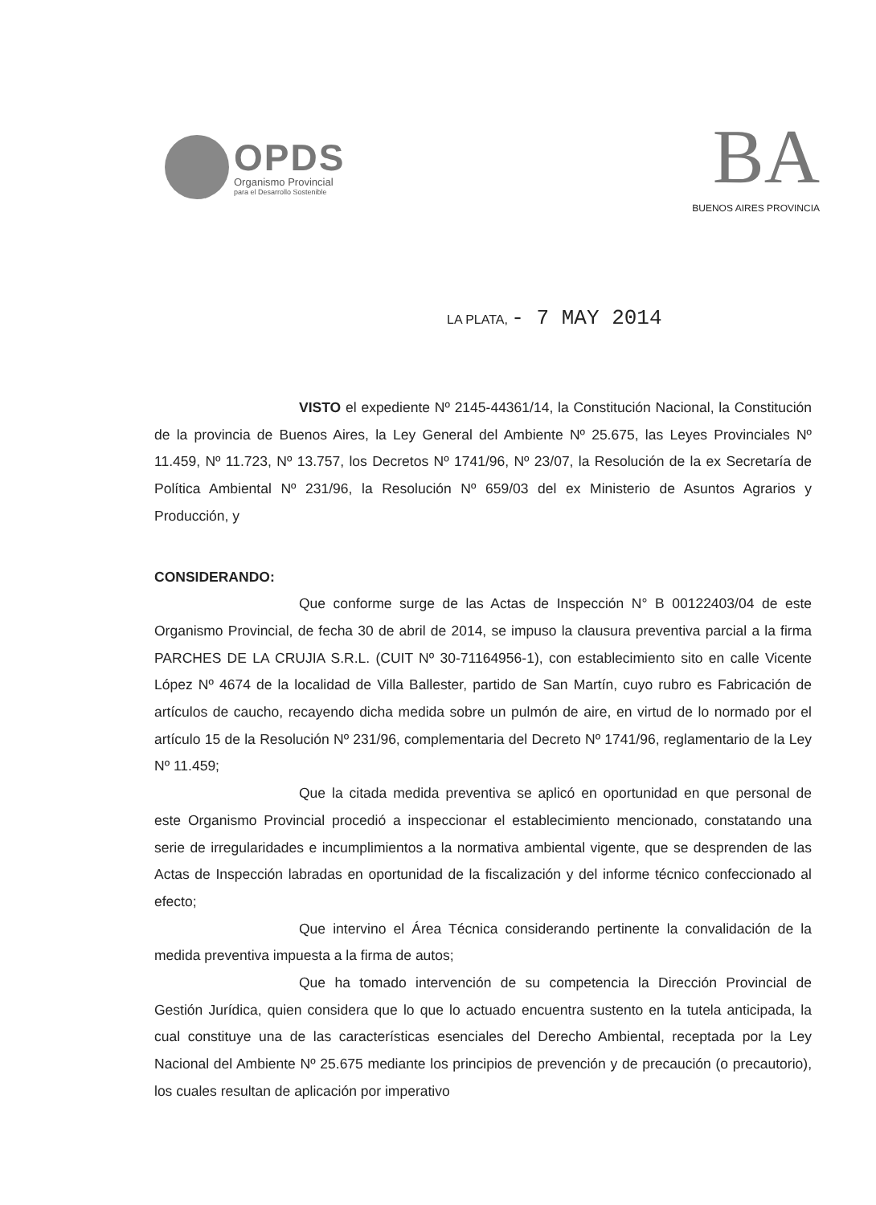OPDS
Organismo Provincial
para el Desarrollo Sostenible
BA
BUENOS AIRES PROVINCIA
LA PLATA, - 7 MAY 2014
VISTO el expediente Nº 2145-44361/14, la Constitución Nacional, la Constitución de la provincia de Buenos Aires, la Ley General del Ambiente Nº 25.675, las Leyes Provinciales Nº 11.459, Nº 11.723, Nº 13.757, los Decretos Nº 1741/96, Nº 23/07, la Resolución de la ex Secretaría de Política Ambiental Nº 231/96, la Resolución Nº 659/03 del ex Ministerio de Asuntos Agrarios y Producción, y
CONSIDERANDO:
Que conforme surge de las Actas de Inspección N° B 00122403/04 de este Organismo Provincial, de fecha 30 de abril de 2014, se impuso la clausura preventiva parcial a la firma PARCHES DE LA CRUJIA S.R.L. (CUIT Nº 30-71164956-1), con establecimiento sito en calle Vicente López Nº 4674 de la localidad de Villa Ballester, partido de San Martín, cuyo rubro es Fabricación de artículos de caucho, recayendo dicha medida sobre un pulmón de aire, en virtud de lo normado por el artículo 15 de la Resolución Nº 231/96, complementaria del Decreto Nº 1741/96, reglamentario de la Ley Nº 11.459;
Que la citada medida preventiva se aplicó en oportunidad en que personal de este Organismo Provincial procedió a inspeccionar el establecimiento mencionado, constatando una serie de irregularidades e incumplimientos a la normativa ambiental vigente, que se desprenden de las Actas de Inspección labradas en oportunidad de la fiscalización y del informe técnico confeccionado al efecto;
Que intervino el Área Técnica considerando pertinente la convalidación de la medida preventiva impuesta a la firma de autos;
Que ha tomado intervención de su competencia la Dirección Provincial de Gestión Jurídica, quien considera que lo que lo actuado encuentra sustento en la tutela anticipada, la cual constituye una de las características esenciales del Derecho Ambiental, receptada por la Ley Nacional del Ambiente Nº 25.675 mediante los principios de prevención y de precaución (o precautorio), los cuales resultan de aplicación por imperativo